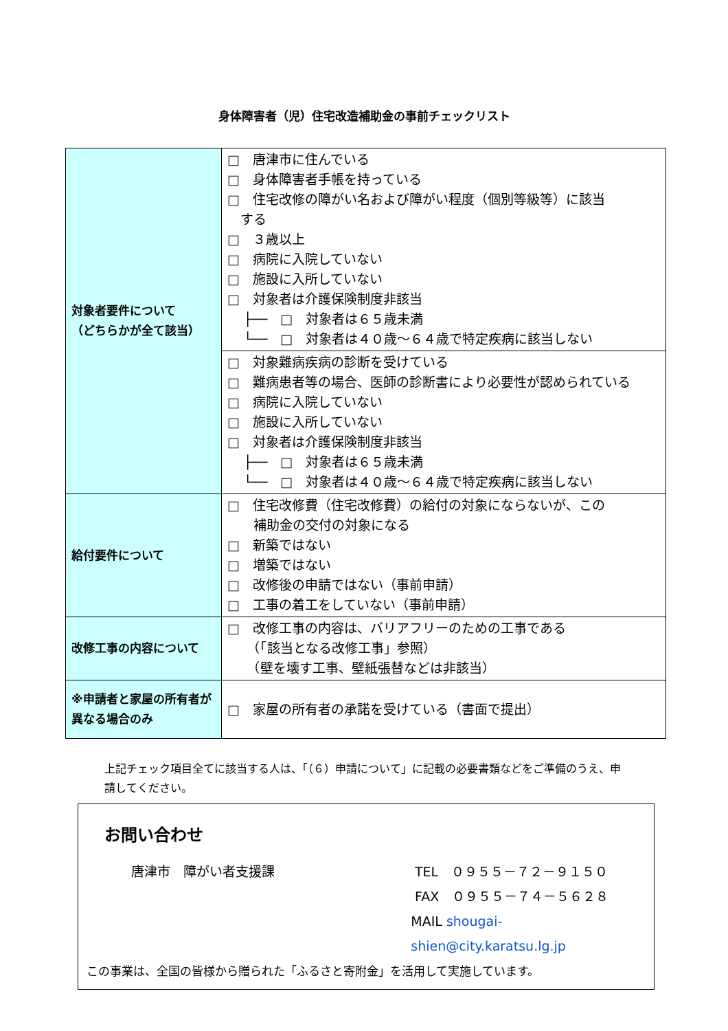身体障害者（児）住宅改造補助金の事前チェックリスト
| 対象者要件について （どちらかが全て該当） | □ 唐津市に住んでいる □ 身体障害者手帳を持っている □ 住宅改修の障がい名および障がい程度（個別等級等）に該当 する □ ３歳以上 □ 病院に入院していない □ 施設に入所していない □ 対象者は介護保険制度非該当 ├── □ 対象者は６５歳未満 └── □ 対象者は４０歳～６４歳で特定疾病に該当しない |
| | □ 対象難病疾病の診断を受けている □ 難病患者等の場合、医師の診断書により必要性が認められている □ 病院に入院していない □ 施設に入所していない □ 対象者は介護保険制度非該当 ├── □ 対象者は６５歳未満 └── □ 対象者は４０歳～６４歳で特定疾病に該当しない |
| 給付要件について | □ 住宅改修費（住宅改修費）の給付の対象にならないが、この 補助金の交付の対象になる □ 新築ではない □ 増築ではない □ 改修後の申請ではない（事前申請） □ 工事の着工をしていない（事前申請） |
| 改修工事の内容について | □ 改修工事の内容は、バリアフリーのための工事である （「該当となる改修工事」参照） （壁を壊す工事、壁紙張替などは非該当） |
| ※申請者と家屋の所有者が異なる場合のみ | □ 家屋の所有者の承諾を受けている（書面で提出） |
上記チェック項目全てに該当する人は、「（６）申請について」に記載の必要書類などをご準備のうえ、申請してください。
お問い合わせ
唐津市　障がい者支援課 TEL　０９５５－７２－９１５０
FAX　０９５５－７４－５６２８
MAIL shougai-shien@city.karatsu.lg.jp
この事業は、全国の皆様から贈られた「ふるさと寄附金」を活用して実施しています。